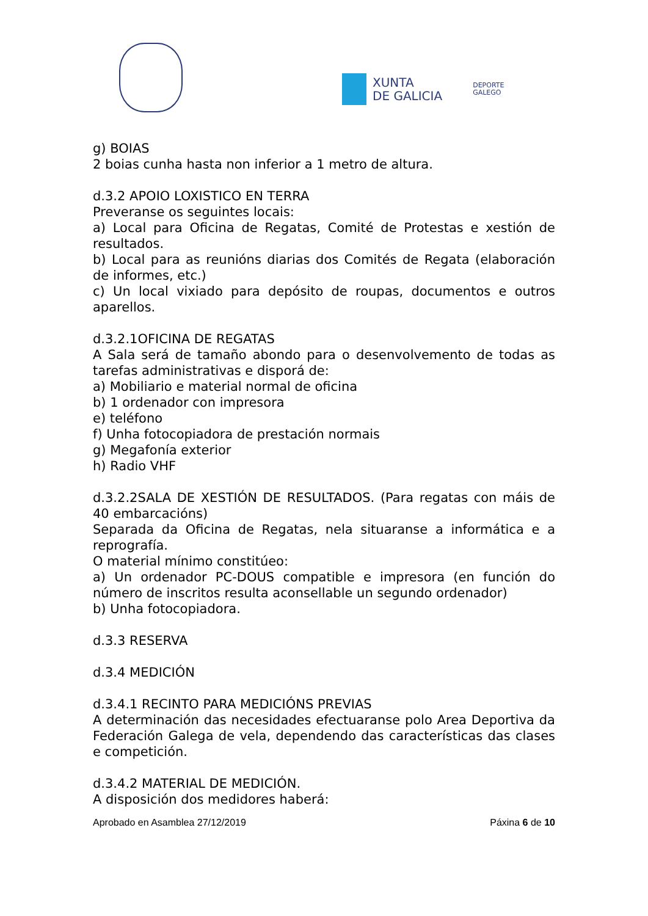XUNTA
DE GALICIA
DEPORTE
GALEGO
g) BOIAS
2 boias cunha hasta non inferior a 1 metro de altura.
d.3.2 APOIO LOXISTICO EN TERRA
Preveranse os seguintes locais:
a) Local para Oficina de Regatas, Comité de Protestas e xestión de resultados.
b) Local para as reunións diarias dos Comités de Regata (elaboración de informes, etc.)
c) Un local vixiado para depósito de roupas, documentos e outros aparellos.
d.3.2.1OFICINA DE REGATAS
A Sala será de tamaño abondo para o desenvolvemento de todas as tarefas administrativas e disporá de:
a) Mobiliario e material normal de oficina
b) 1 ordenador con impresora
e) teléfono
f) Unha fotocopiadora de prestación normais
g) Megafonía exterior
h) Radio VHF
d.3.2.2SALA DE XESTIÓN DE RESULTADOS. (Para regatas con máis de 40 embarcacións)
Separada da Oficina de Regatas, nela situaranse a informática e a reprografía.
O material mínimo constitúeo:
a) Un ordenador PC-DOUS compatible e impresora (en función do número de inscritos resulta aconsellable un segundo ordenador)
b) Unha fotocopiadora.
d.3.3 RESERVA
d.3.4 MEDICIÓN
d.3.4.1 RECINTO PARA MEDICIÓNS PREVIAS
A determinación das necesidades efectuaranse polo Area Deportiva da Federación Galega de vela, dependendo das características das clases e competición.
d.3.4.2 MATERIAL DE MEDICIÓN.
A disposición dos medidores haberá:
Aprobado en Asamblea 27/12/2019 Páxina 6 de 10